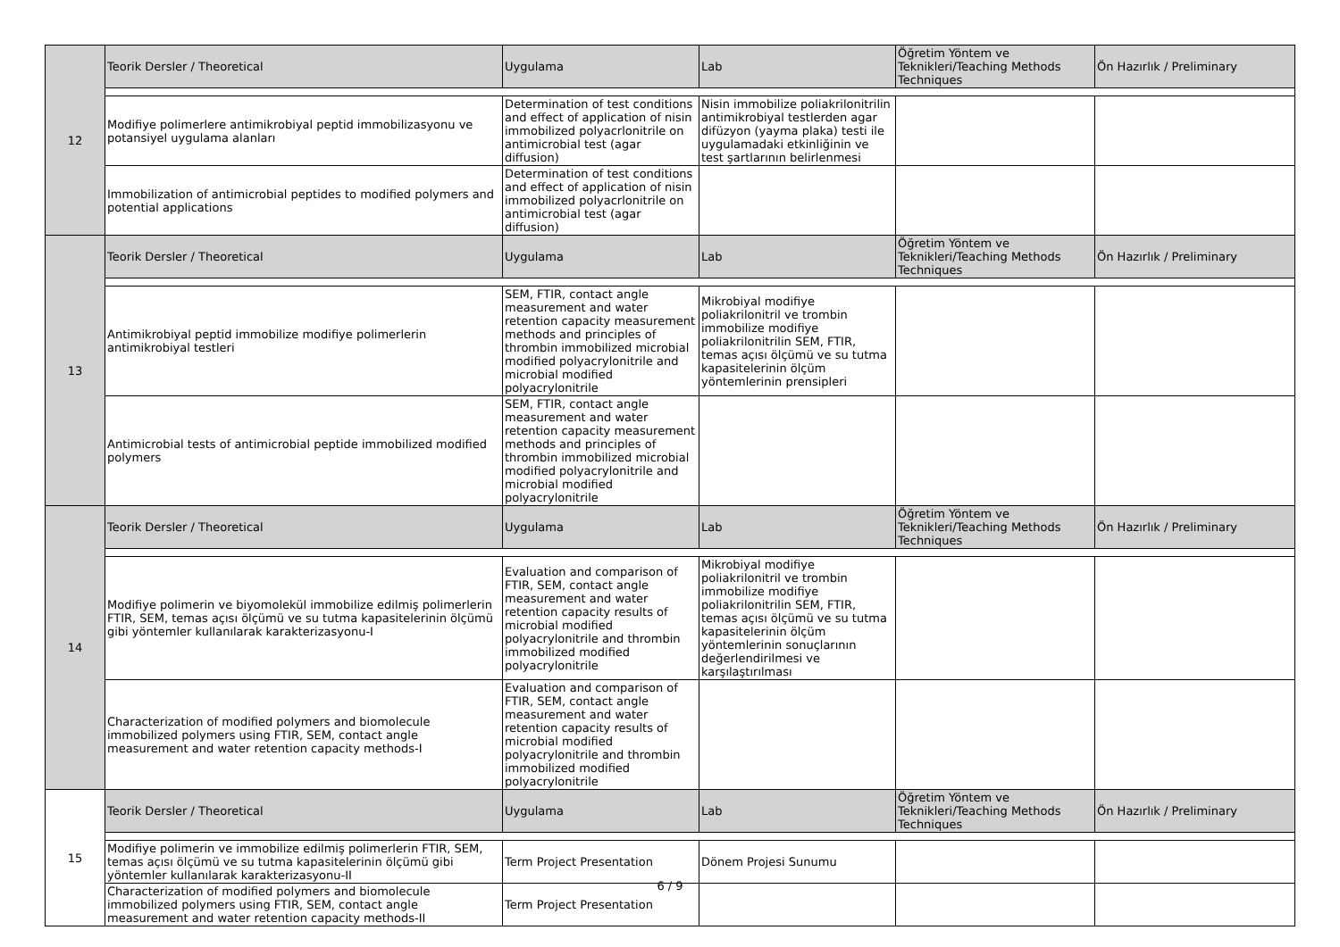| 12 | Teorik Dersler / Theoretical | Uygulama | Lab | Öğretim Yöntem ve Teknikleri/Teaching Methods Techniques | Ön Hazırlık / Preliminary |
| | Modifiye polimerlere antimikrobiyal peptid immobilizasyonu ve potansiyel uygulama alanları | Determination of test conditions and effect of application of nisin immobilized polyacrlonitrile on antimicrobial test (agar diffusion) | Nisin immobilize poliakrilonitrilin antimikrobiyal testlerden agar difüzyon (yayma plaka) testi ile uygulamadaki etkinliğinin ve test şartlarının belirlenmesi | | |
| | Immobilization of antimicrobial peptides to modified polymers and potential applications | Determination of test conditions and effect of application of nisin immobilized polyacrlonitrile on antimicrobial test (agar diffusion) | | | |
| 13 | Teorik Dersler / Theoretical | Uygulama | Lab | Öğretim Yöntem ve Teknikleri/Teaching Methods Techniques | Ön Hazırlık / Preliminary |
| | Antimikrobiyal peptid immobilize modifiye polimerlerin antimikrobiyal testleri | SEM, FTIR, contact angle measurement and water retention capacity measurement methods and principles of thrombin immobilized microbial modified polyacrylonitrile and microbial modified polyacrylonitrile | Mikrobiyal modifiye poliakrilonitril ve trombin immobilize modifiye poliakrilonitrilin SEM, FTIR, temas açısı ölçümü ve su tutma kapasitelerinin ölçüm yöntemlerinin prensipleri | | |
| | Antimicrobial tests of antimicrobial peptide immobilized modified polymers | SEM, FTIR, contact angle measurement and water retention capacity measurement methods and principles of thrombin immobilized microbial modified polyacrylonitrile and microbial modified polyacrylonitrile | | | |
| 14 | Teorik Dersler / Theoretical | Uygulama | Lab | Öğretim Yöntem ve Teknikleri/Teaching Methods Techniques | Ön Hazırlık / Preliminary |
| | Modifiye polimerin ve biyomolekül immobilize edilmiş polimerlerin FTIR, SEM, temas açısı ölçümü ve su tutma kapasitelerinin ölçümü gibi yöntemler kullanılarak karakterizasyonu-I | Evaluation and comparison of FTIR, SEM, contact angle measurement and water retention capacity results of microbial modified polyacrylonitrile and thrombin immobilized modified polyacrylonitrile | Mikrobiyal modifiye poliakrilonitril ve trombin immobilize modifiye poliakrilonitrilin SEM, FTIR, temas açısı ölçümü ve su tutma kapasitelerinin ölçüm yöntemlerinin sonuçlarının değerlendirilmesi ve karşılaştırılması | | |
| | Characterization of modified polymers and biomolecule immobilized polymers using FTIR, SEM, contact angle measurement and water retention capacity methods-I | Evaluation and comparison of FTIR, SEM, contact angle measurement and water retention capacity results of microbial modified polyacrylonitrile and thrombin immobilized modified polyacrylonitrile | | | |
| 15 | Teorik Dersler / Theoretical | Uygulama | Lab | Öğretim Yöntem ve Teknikleri/Teaching Methods Techniques | Ön Hazırlık / Preliminary |
| | Modifiye polimerin ve immobilize edilmiş polimerlerin FTIR, SEM, temas açısı ölçümü ve su tutma kapasitelerinin ölçümü gibi yöntemler kullanılarak karakterizasyonu-II | Term Project Presentation | Dönem Projesi Sunumu | | |
| | Characterization of modified polymers and biomolecule immobilized polymers using FTIR, SEM, contact angle measurement and water retention capacity methods-II | Term Project Presentation | | | |
6 / 9